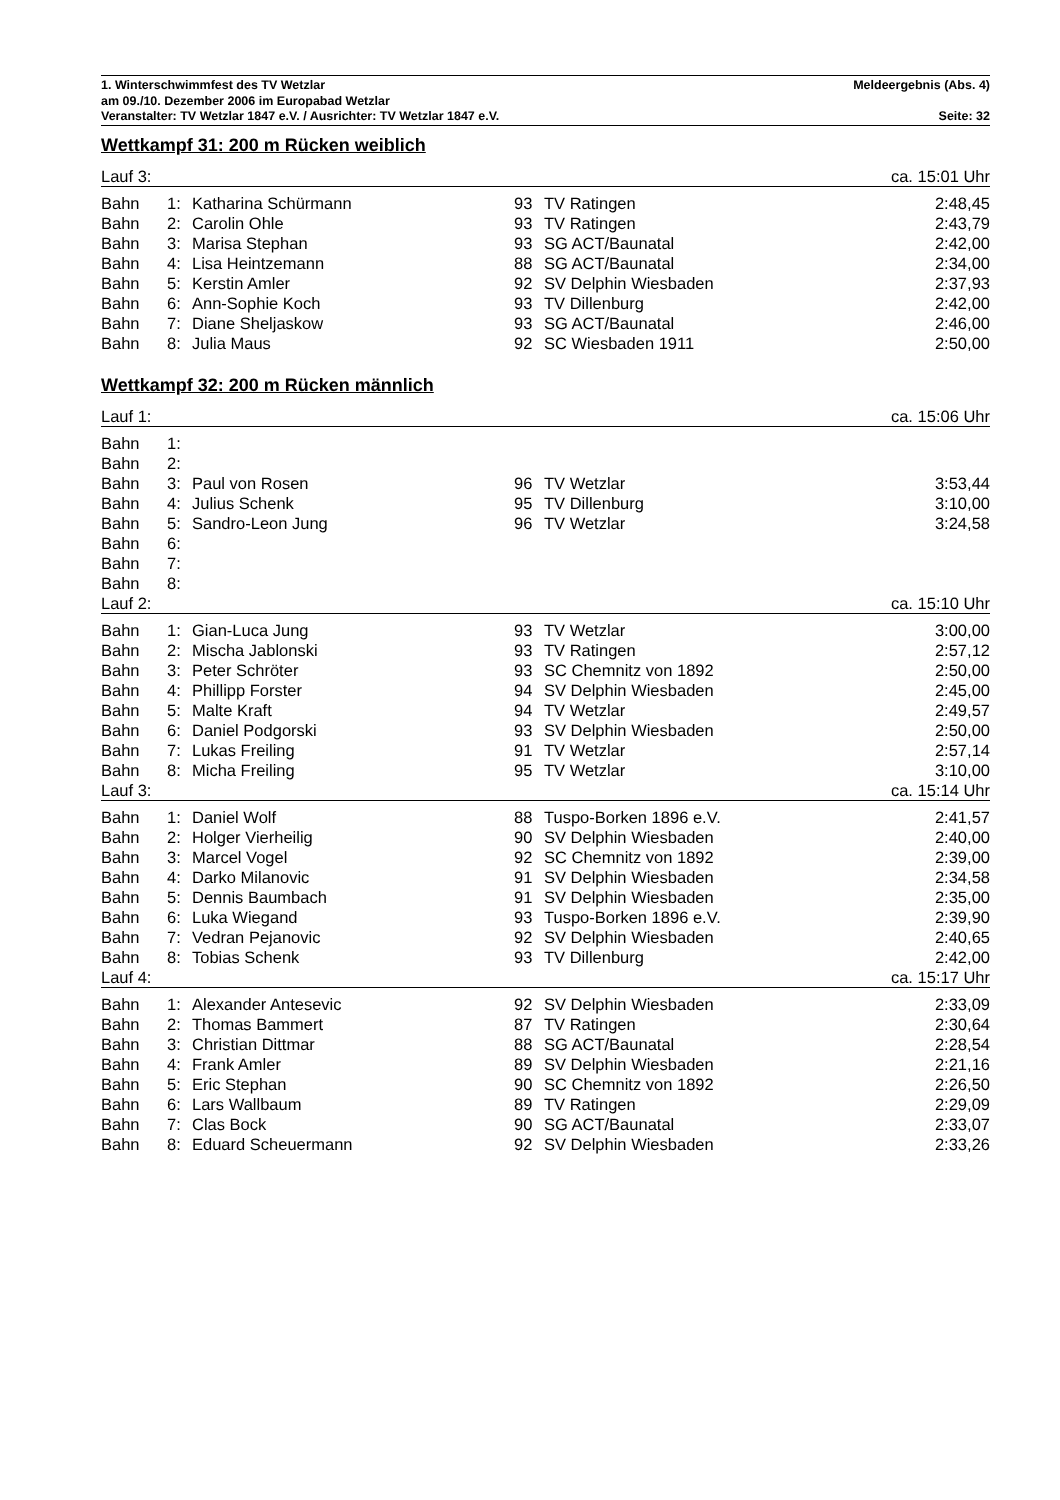1. Winterschwimmfest des TV Wetzlar Meldeergebnis (Abs. 4)
am 09./10. Dezember 2006 im Europabad Wetzlar
Veranstalter: TV Wetzlar 1847 e.V. / Ausrichter: TV Wetzlar 1847 e.V. Seite: 32
Wettkampf 31: 200 m Rücken weiblich
| Lauf 3: | | | | | ca. 15:01 Uhr |
| Bahn | 1: | Katharina Schürmann | 93 | TV Ratingen | 2:48,45 |
| Bahn | 2: | Carolin Ohle | 93 | TV Ratingen | 2:43,79 |
| Bahn | 3: | Marisa Stephan | 93 | SG ACT/Baunatal | 2:42,00 |
| Bahn | 4: | Lisa Heintzemann | 88 | SG ACT/Baunatal | 2:34,00 |
| Bahn | 5: | Kerstin Amler | 92 | SV Delphin Wiesbaden | 2:37,93 |
| Bahn | 6: | Ann-Sophie Koch | 93 | TV Dillenburg | 2:42,00 |
| Bahn | 7: | Diane Sheljaskow | 93 | SG ACT/Baunatal | 2:46,00 |
| Bahn | 8: | Julia Maus | 92 | SC Wiesbaden 1911 | 2:50,00 |
Wettkampf 32: 200 m Rücken männlich
| Lauf 1: | | | | | ca. 15:06 Uhr |
| Bahn | 1: | | | | |
| Bahn | 2: | | | | |
| Bahn | 3: | Paul von Rosen | 96 | TV Wetzlar | 3:53,44 |
| Bahn | 4: | Julius Schenk | 95 | TV Dillenburg | 3:10,00 |
| Bahn | 5: | Sandro-Leon Jung | 96 | TV Wetzlar | 3:24,58 |
| Bahn | 6: | | | | |
| Bahn | 7: | | | | |
| Bahn | 8: | | | | |
| Lauf 2: | | | | | ca. 15:10 Uhr |
| Bahn | 1: | Gian-Luca Jung | 93 | TV Wetzlar | 3:00,00 |
| Bahn | 2: | Mischa Jablonski | 93 | TV Ratingen | 2:57,12 |
| Bahn | 3: | Peter Schröter | 93 | SC Chemnitz von 1892 | 2:50,00 |
| Bahn | 4: | Phillipp Forster | 94 | SV Delphin Wiesbaden | 2:45,00 |
| Bahn | 5: | Malte Kraft | 94 | TV Wetzlar | 2:49,57 |
| Bahn | 6: | Daniel Podgorski | 93 | SV Delphin Wiesbaden | 2:50,00 |
| Bahn | 7: | Lukas Freiling | 91 | TV Wetzlar | 2:57,14 |
| Bahn | 8: | Micha Freiling | 95 | TV Wetzlar | 3:10,00 |
| Lauf 3: | | | | | ca. 15:14 Uhr |
| Bahn | 1: | Daniel Wolf | 88 | Tuspo-Borken 1896 e.V. | 2:41,57 |
| Bahn | 2: | Holger Vierheilig | 90 | SV Delphin Wiesbaden | 2:40,00 |
| Bahn | 3: | Marcel Vogel | 92 | SC Chemnitz von 1892 | 2:39,00 |
| Bahn | 4: | Darko Milanovic | 91 | SV Delphin Wiesbaden | 2:34,58 |
| Bahn | 5: | Dennis Baumbach | 91 | SV Delphin Wiesbaden | 2:35,00 |
| Bahn | 6: | Luka Wiegand | 93 | Tuspo-Borken 1896 e.V. | 2:39,90 |
| Bahn | 7: | Vedran Pejanovic | 92 | SV Delphin Wiesbaden | 2:40,65 |
| Bahn | 8: | Tobias Schenk | 93 | TV Dillenburg | 2:42,00 |
| Lauf 4: | | | | | ca. 15:17 Uhr |
| Bahn | 1: | Alexander Antesevic | 92 | SV Delphin Wiesbaden | 2:33,09 |
| Bahn | 2: | Thomas Bammert | 87 | TV Ratingen | 2:30,64 |
| Bahn | 3: | Christian Dittmar | 88 | SG ACT/Baunatal | 2:28,54 |
| Bahn | 4: | Frank Amler | 89 | SV Delphin Wiesbaden | 2:21,16 |
| Bahn | 5: | Eric Stephan | 90 | SC Chemnitz von 1892 | 2:26,50 |
| Bahn | 6: | Lars Wallbaum | 89 | TV Ratingen | 2:29,09 |
| Bahn | 7: | Clas Bock | 90 | SG ACT/Baunatal | 2:33,07 |
| Bahn | 8: | Eduard Scheuermann | 92 | SV Delphin Wiesbaden | 2:33,26 |